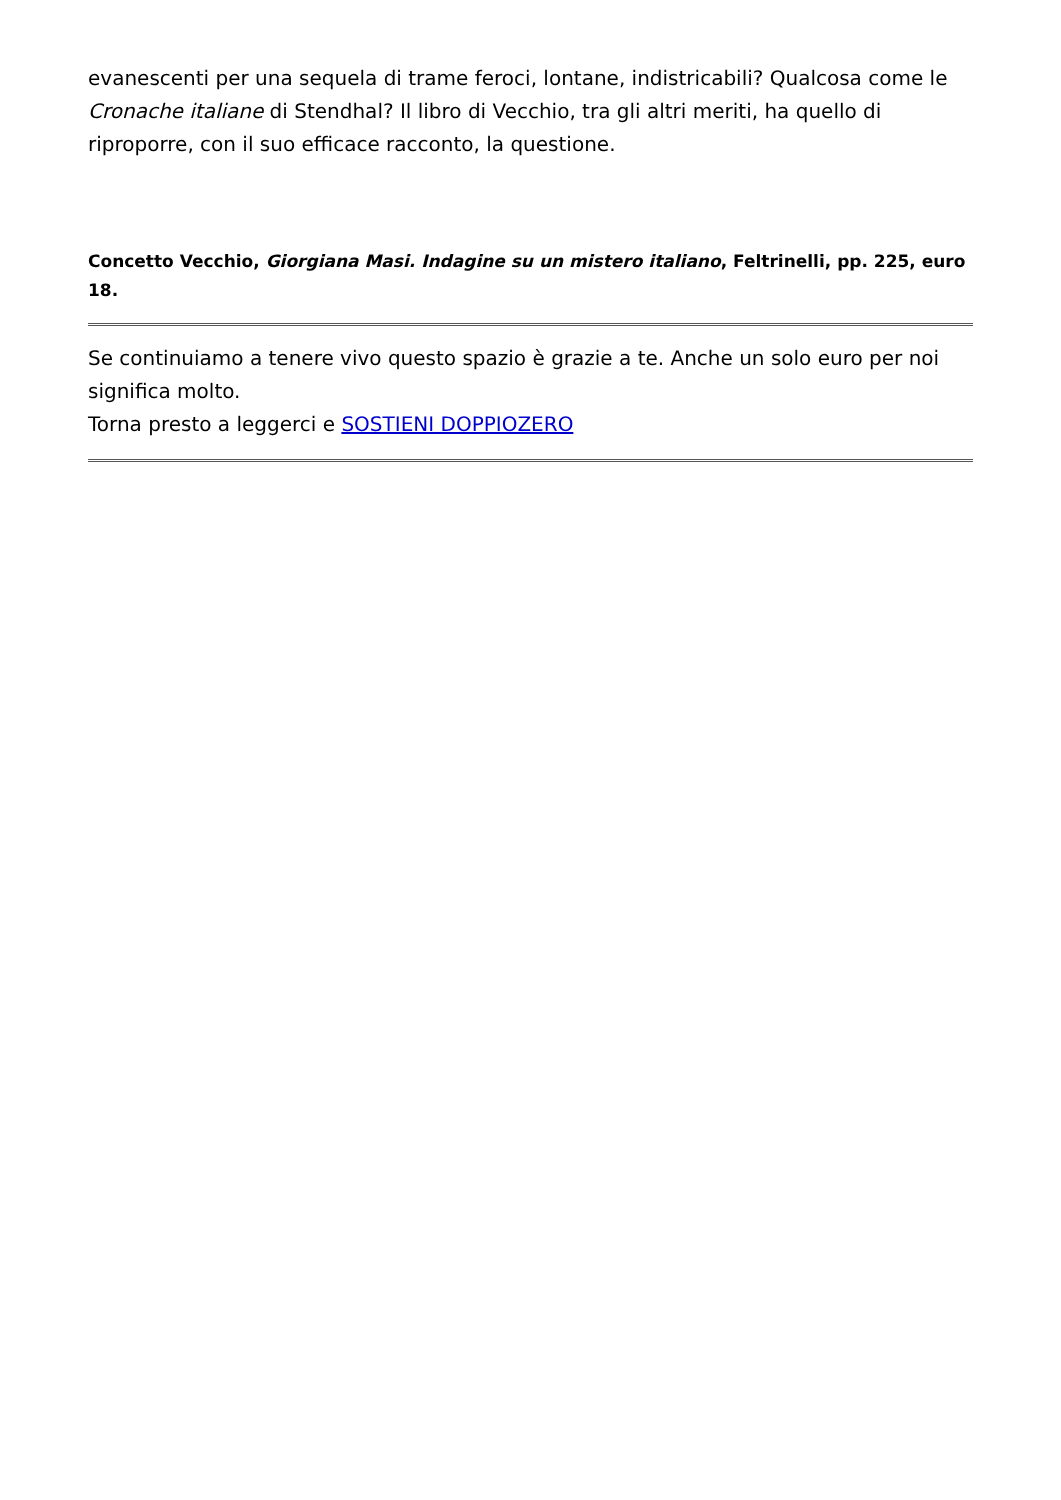evanescenti per una sequela di trame feroci, lontane, indistricabili? Qualcosa come le Cronache italiane di Stendhal? Il libro di Vecchio, tra gli altri meriti, ha quello di riproporre, con il suo efficace racconto, la questione.
Concetto Vecchio, Giorgiana Masi. Indagine su un mistero italiano, Feltrinelli, pp. 225, euro 18.
Se continuiamo a tenere vivo questo spazio è grazie a te. Anche un solo euro per noi significa molto.
Torna presto a leggerci e SOSTIENI DOPPIOZERO